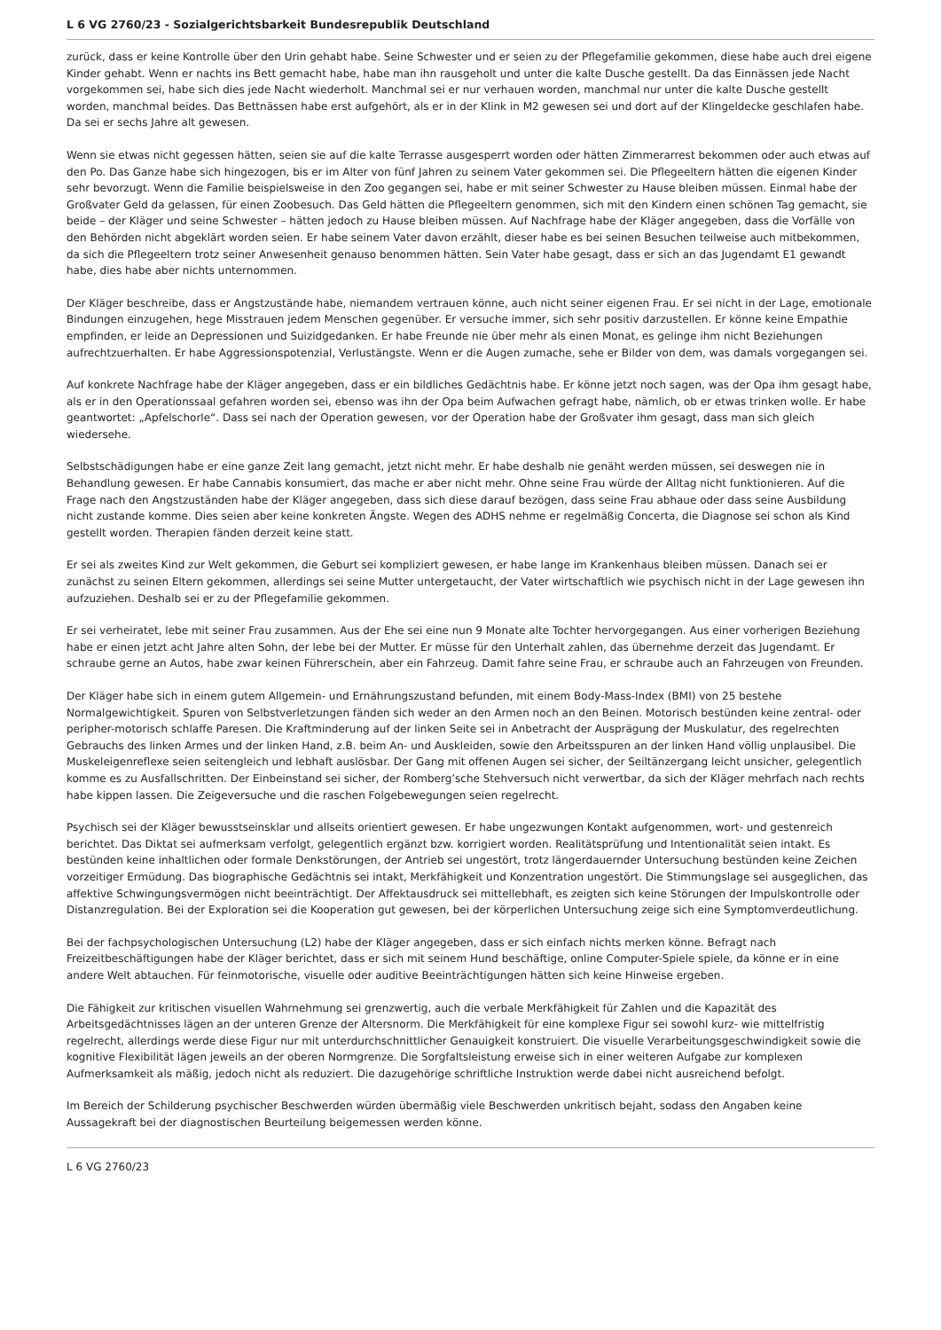L 6 VG 2760/23 - Sozialgerichtsbarkeit Bundesrepublik Deutschland
zurück, dass er keine Kontrolle über den Urin gehabt habe. Seine Schwester und er seien zu der Pflegefamilie gekommen, diese habe auch drei eigene Kinder gehabt. Wenn er nachts ins Bett gemacht habe, habe man ihn rausgeholt und unter die kalte Dusche gestellt. Da das Einnässen jede Nacht vorgekommen sei, habe sich dies jede Nacht wiederholt. Manchmal sei er nur verhauen worden, manchmal nur unter die kalte Dusche gestellt worden, manchmal beides. Das Bettnässen habe erst aufgehört, als er in der Klink in M2 gewesen sei und dort auf der Klingeldecke geschlafen habe. Da sei er sechs Jahre alt gewesen.
Wenn sie etwas nicht gegessen hätten, seien sie auf die kalte Terrasse ausgesperrt worden oder hätten Zimmerarrest bekommen oder auch etwas auf den Po. Das Ganze habe sich hingezogen, bis er im Alter von fünf Jahren zu seinem Vater gekommen sei. Die Pflegeeltern hätten die eigenen Kinder sehr bevorzugt. Wenn die Familie beispielsweise in den Zoo gegangen sei, habe er mit seiner Schwester zu Hause bleiben müssen. Einmal habe der Großvater Geld da gelassen, für einen Zoobesuch. Das Geld hätten die Pflegeeltern genommen, sich mit den Kindern einen schönen Tag gemacht, sie beide – der Kläger und seine Schwester – hätten jedoch zu Hause bleiben müssen. Auf Nachfrage habe der Kläger angegeben, dass die Vorfälle von den Behörden nicht abgeklärt worden seien. Er habe seinem Vater davon erzählt, dieser habe es bei seinen Besuchen teilweise auch mitbekommen, da sich die Pflegeeltern trotz seiner Anwesenheit genauso benommen hätten. Sein Vater habe gesagt, dass er sich an das Jugendamt E1 gewandt habe, dies habe aber nichts unternommen.
Der Kläger beschreibe, dass er Angstzustände habe, niemandem vertrauen könne, auch nicht seiner eigenen Frau. Er sei nicht in der Lage, emotionale Bindungen einzugehen, hege Misstrauen jedem Menschen gegenüber. Er versuche immer, sich sehr positiv darzustellen. Er könne keine Empathie empfinden, er leide an Depressionen und Suizidgedanken. Er habe Freunde nie über mehr als einen Monat, es gelinge ihm nicht Beziehungen aufrechtzuerhalten. Er habe Aggressionspotenzial, Verlustängste. Wenn er die Augen zumache, sehe er Bilder von dem, was damals vorgegangen sei.
Auf konkrete Nachfrage habe der Kläger angegeben, dass er ein bildliches Gedächtnis habe. Er könne jetzt noch sagen, was der Opa ihm gesagt habe, als er in den Operationssaal gefahren worden sei, ebenso was ihn der Opa beim Aufwachen gefragt habe, nämlich, ob er etwas trinken wolle. Er habe geantwortet: „Apfelschorle“. Dass sei nach der Operation gewesen, vor der Operation habe der Großvater ihm gesagt, dass man sich gleich wiedersehe.
Selbstschädigungen habe er eine ganze Zeit lang gemacht, jetzt nicht mehr. Er habe deshalb nie genäht werden müssen, sei deswegen nie in Behandlung gewesen. Er habe Cannabis konsumiert, das mache er aber nicht mehr. Ohne seine Frau würde der Alltag nicht funktionieren. Auf die Frage nach den Angstzuständen habe der Kläger angegeben, dass sich diese darauf bezögen, dass seine Frau abhaue oder dass seine Ausbildung nicht zustande komme. Dies seien aber keine konkreten Ängste. Wegen des ADHS nehme er regelmäßig Concerta, die Diagnose sei schon als Kind gestellt worden. Therapien fänden derzeit keine statt.
Er sei als zweites Kind zur Welt gekommen, die Geburt sei kompliziert gewesen, er habe lange im Krankenhaus bleiben müssen. Danach sei er zunächst zu seinen Eltern gekommen, allerdings sei seine Mutter untergetaucht, der Vater wirtschaftlich wie psychisch nicht in der Lage gewesen ihn aufzuziehen. Deshalb sei er zu der Pflegefamilie gekommen.
Er sei verheiratet, lebe mit seiner Frau zusammen. Aus der Ehe sei eine nun 9 Monate alte Tochter hervorgegangen. Aus einer vorherigen Beziehung habe er einen jetzt acht Jahre alten Sohn, der lebe bei der Mutter. Er müsse für den Unterhalt zahlen, das übernehme derzeit das Jugendamt. Er schraube gerne an Autos, habe zwar keinen Führerschein, aber ein Fahrzeug. Damit fahre seine Frau, er schraube auch an Fahrzeugen von Freunden.
Der Kläger habe sich in einem gutem Allgemein- und Ernährungszustand befunden, mit einem Body-Mass-Index (BMI) von 25 bestehe Normalgewichtigkeit. Spuren von Selbstverletzungen fänden sich weder an den Armen noch an den Beinen. Motorisch bestünden keine zentral- oder peripher-motorisch schlaffe Paresen. Die Kraftminderung auf der linken Seite sei in Anbetracht der Ausprägung der Muskulatur, des regelrechten Gebrauchs des linken Armes und der linken Hand, z.B. beim An- und Auskleiden, sowie den Arbeitsspuren an der linken Hand völlig unplausibel. Die Muskeleigenreflexe seien seitengleich und lebhaft auslösbar. Der Gang mit offenen Augen sei sicher, der Seiltänzergang leicht unsicher, gelegentlich komme es zu Ausfallschritten. Der Einbeinstand sei sicher, der Romberg’sche Stehversuch nicht verwertbar, da sich der Kläger mehrfach nach rechts habe kippen lassen. Die Zeigeversuche und die raschen Folgebewegungen seien regelrecht.
Psychisch sei der Kläger bewusstseinsklar und allseits orientiert gewesen. Er habe ungezwungen Kontakt aufgenommen, wort- und gestenreich berichtet. Das Diktat sei aufmerksam verfolgt, gelegentlich ergänzt bzw. korrigiert worden. Realitätsprüfung und Intentionalität seien intakt. Es bestünden keine inhaltlichen oder formale Denkstörungen, der Antrieb sei ungestört, trotz längerdauernder Untersuchung bestünden keine Zeichen vorzeitiger Ermüdung. Das biographische Gedächtnis sei intakt, Merkfähigkeit und Konzentration ungestört. Die Stimmungslage sei ausgeglichen, das affektive Schwingungsvermögen nicht beeinträchtigt. Der Affektausdruck sei mittellebhaft, es zeigten sich keine Störungen der Impulskontrolle oder Distanzregulation. Bei der Exploration sei die Kooperation gut gewesen, bei der körperlichen Untersuchung zeige sich eine Symptomverdeutlichung.
Bei der fachpsychologischen Untersuchung (L2) habe der Kläger angegeben, dass er sich einfach nichts merken könne. Befragt nach Freizeitbeschäftigungen habe der Kläger berichtet, dass er sich mit seinem Hund beschäftige, online Computer-Spiele spiele, da könne er in eine andere Welt abtauchen. Für feinmotorische, visuelle oder auditive Beeinträchtigungen hätten sich keine Hinweise ergeben.
Die Fähigkeit zur kritischen visuellen Wahrnehmung sei grenzwertig, auch die verbale Merkfähigkeit für Zahlen und die Kapazität des Arbeitsgedächtnisses lägen an der unteren Grenze der Altersnorm. Die Merkfähigkeit für eine komplexe Figur sei sowohl kurz- wie mittelfristig regelrecht, allerdings werde diese Figur nur mit unterdurchschnittlicher Genauigkeit konstruiert. Die visuelle Verarbeitungsgeschwindigkeit sowie die kognitive Flexibilität lägen jeweils an der oberen Normgrenze. Die Sorgfaltsleistung erweise sich in einer weiteren Aufgabe zur komplexen Aufmerksamkeit als mäßig, jedoch nicht als reduziert. Die dazugehörige schriftliche Instruktion werde dabei nicht ausreichend befolgt.
Im Bereich der Schilderung psychischer Beschwerden würden übermäßig viele Beschwerden unkritisch bejaht, sodass den Angaben keine Aussagekraft bei der diagnostischen Beurteilung beigemessen werden könne.
L 6 VG 2760/23